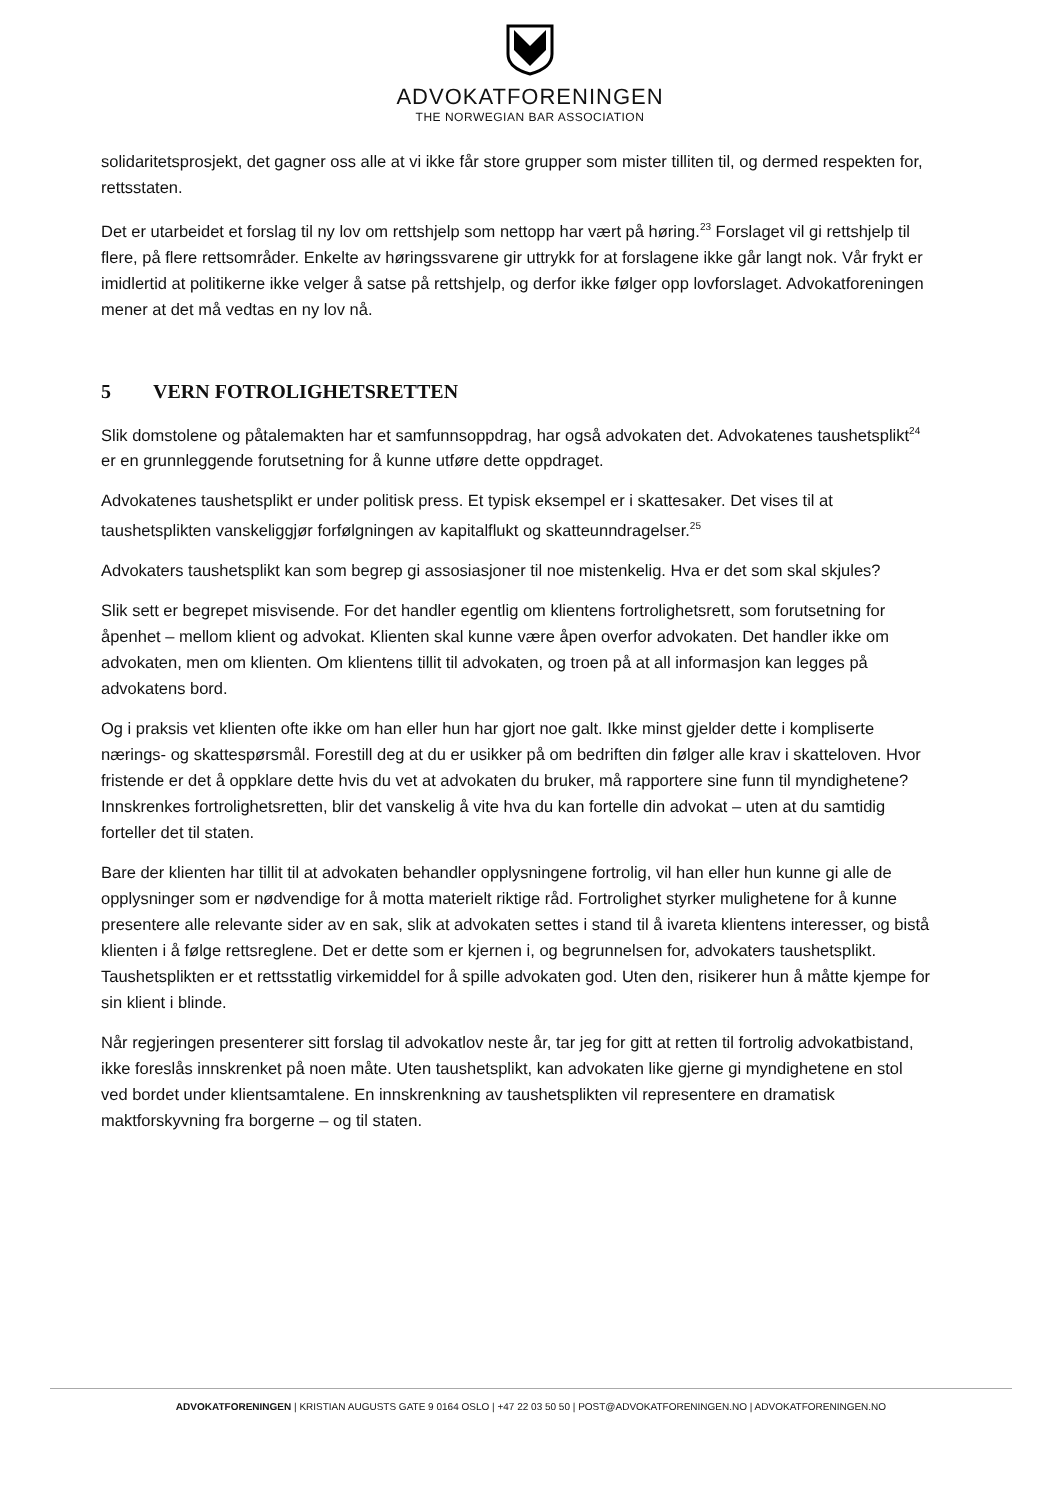ADVOKATFORENINGEN
THE NORWEGIAN BAR ASSOCIATION
solidaritetsprosjekt, det gagner oss alle at vi ikke får store grupper som mister tilliten til, og dermed respekten for, rettsstaten.
Det er utarbeidet et forslag til ny lov om rettshjelp som nettopp har vært på høring.<sup>23</sup> Forslaget vil gi rettshjelp til flere, på flere rettsområder. Enkelte av høringssvarene gir uttrykk for at forslagene ikke går langt nok. Vår frykt er imidlertid at politikerne ikke velger å satse på rettshjelp, og derfor ikke følger opp lovforslaget. Advokatforeningen mener at det må vedtas en ny lov nå.
5 VERN FOTROLIGHETSRETTEN
Slik domstolene og påtalemakten har et samfunnsoppdrag, har også advokaten det. Advokatenes taushetsplikt<sup>24</sup> er en grunnleggende forutsetning for å kunne utføre dette oppdraget.
Advokatenes taushetsplikt er under politisk press. Et typisk eksempel er i skattesaker. Det vises til at taushetsplikten vanskeliggjør forfølgningen av kapitalflukt og skatteunndragelser.<sup>25</sup>
Advokaters taushetsplikt kan som begrep gi assosiasjoner til noe mistenkelig. Hva er det som skal skjules?
Slik sett er begrepet misvisende. For det handler egentlig om klientens fortrolighetsrett, som forutsetning for åpenhet – mellom klient og advokat. Klienten skal kunne være åpen overfor advokaten. Det handler ikke om advokaten, men om klienten. Om klientens tillit til advokaten, og troen på at all informasjon kan legges på advokatens bord.
Og i praksis vet klienten ofte ikke om han eller hun har gjort noe galt. Ikke minst gjelder dette i kompliserte nærings- og skattespørsmål. Forestill deg at du er usikker på om bedriften din følger alle krav i skatteloven. Hvor fristende er det å oppklare dette hvis du vet at advokaten du bruker, må rapportere sine funn til myndighetene? Innskrenkes fortrolighetsretten, blir det vanskelig å vite hva du kan fortelle din advokat – uten at du samtidig forteller det til staten.
Bare der klienten har tillit til at advokaten behandler opplysningene fortrolig, vil han eller hun kunne gi alle de opplysninger som er nødvendige for å motta materielt riktige råd. Fortrolighet styrker mulighetene for å kunne presentere alle relevante sider av en sak, slik at advokaten settes i stand til å ivareta klientens interesser, og bistå klienten i å følge rettsreglene. Det er dette som er kjernen i, og begrunnelsen for, advokaters taushetsplikt. Taushetsplikten er et rettsstatlig virkemiddel for å spille advokaten god. Uten den, risikerer hun å måtte kjempe for sin klient i blinde.
Når regjeringen presenterer sitt forslag til advokatlov neste år, tar jeg for gitt at retten til fortrolig advokatbistand, ikke foreslås innskrenket på noen måte. Uten taushetsplikt, kan advokaten like gjerne gi myndighetene en stol ved bordet under klientsamtalene. En innskrenkning av taushetsplikten vil representere en dramatisk maktforskyvning fra borgerne – og til staten.
ADVOKATFORENINGEN | KRISTIAN AUGUSTS GATE 9 0164 OSLO | +47 22 03 50 50 | POST@ADVOKATFORENINGEN.NO | ADVOKATFORENINGEN.NO